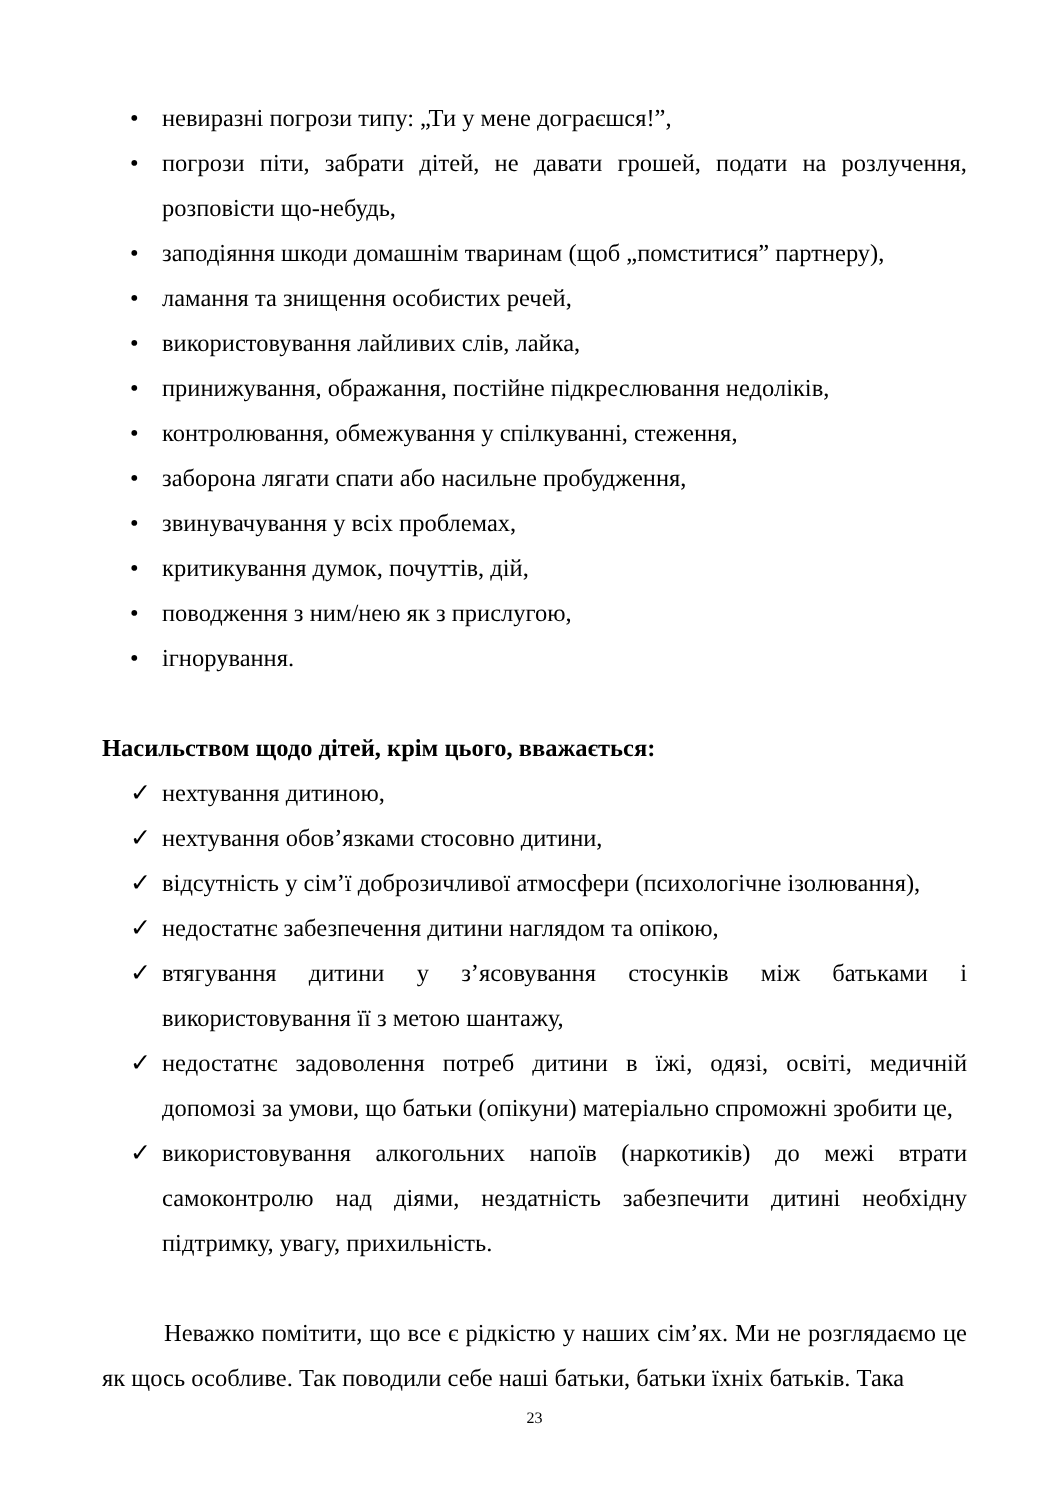• невиразні погрози типу: „Ти у мене дограєшся!”,
• погрози піти, забрати дітей, не давати грошей, подати на розлучення, розповісти що-небудь,
• заподіяння шкоди домашнім тваринам (щоб „помститися” партнеру),
• ламання та знищення особистих речей,
• використовування лайливих слів, лайка,
• принижування, ображання, постійне підкреслювання недоліків,
• контролювання, обмежування у спілкуванні, стеження,
• заборона лягати спати або насильне пробудження,
• звинувачування у всіх проблемах,
• критикування думок, почуттів, дій,
• поводження з ним/нею як з прислугою,
• ігнорування.
Насильством щодо дітей, крім цього, вважається:
✓ нехтування дитиною,
✓ нехтування обов’язками стосовно дитини,
✓ відсутність у сім’ї доброзичливої атмосфери (психологічне ізолювання),
✓ недостатнє забезпечення дитини наглядом та опікою,
✓ втягування дитини у з’ясовування стосунків між батьками і використовування її з метою шантажу,
✓ недостатнє задоволення потреб дитини в їжі, одязі, освіті, медичній допомозі за умови, що батьки (опікуни) матеріально спроможні зробити це,
✓ використовування алкогольних напоїв (наркотиків) до межі втрати самоконтролю над діями, нездатність забезпечити дитині необхідну підтримку, увагу, прихильність.
Неважко помітити, що все є рідкістю у наших сім’ях. Ми не розглядаємо це як щось особливе. Так поводили себе наші батьки, батьки їхніх батьків. Така
23